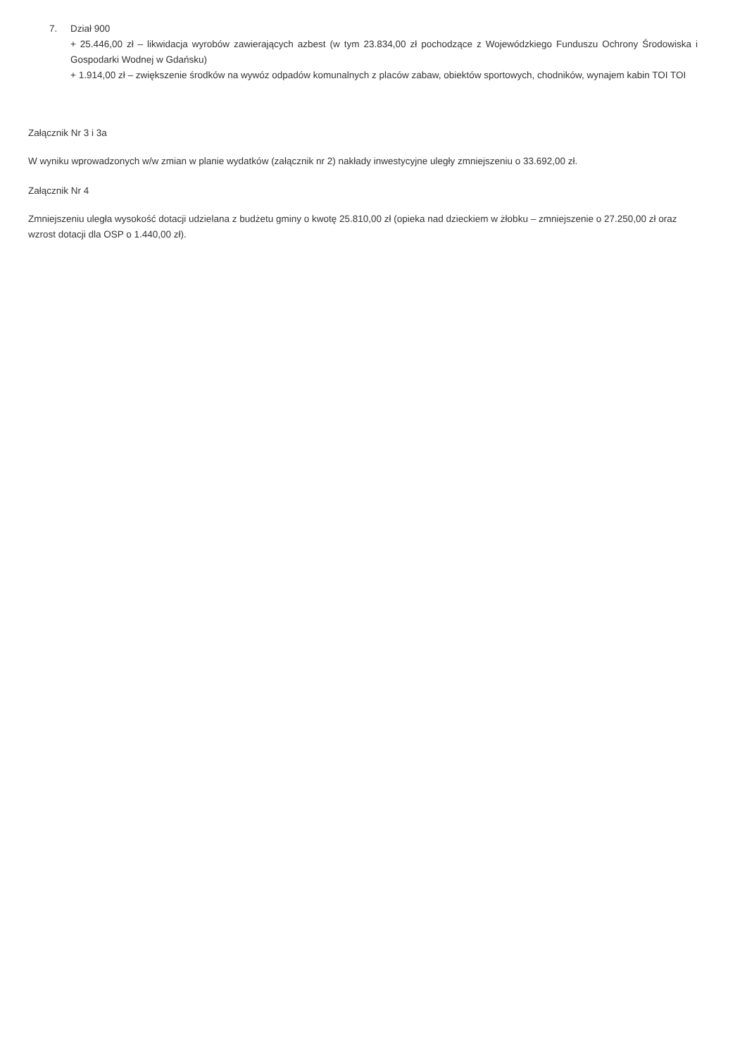7. Dział 900
+ 25.446,00 zł – likwidacja wyrobów zawierających azbest (w tym 23.834,00 zł pochodzące z Wojewódzkiego Funduszu Ochrony Środowiska i Gospodarki Wodnej w Gdańsku)
+ 1.914,00 zł – zwiększenie środków na wywóz odpadów komunalnych z placów zabaw, obiektów sportowych, chodników, wynajem kabin TOI TOI
Załącznik Nr 3 i 3a
W wyniku wprowadzonych w/w zmian w planie wydatków (załącznik nr 2) nakłady inwestycyjne uległy zmniejszeniu o 33.692,00 zł.
Załącznik Nr 4
Zmniejszeniu uległa wysokość dotacji udzielana z budżetu gminy o kwotę 25.810,00 zł (opieka nad dzieckiem w żłobku – zmniejszenie o 27.250,00 zł oraz wzrost dotacji dla OSP o 1.440,00 zł).